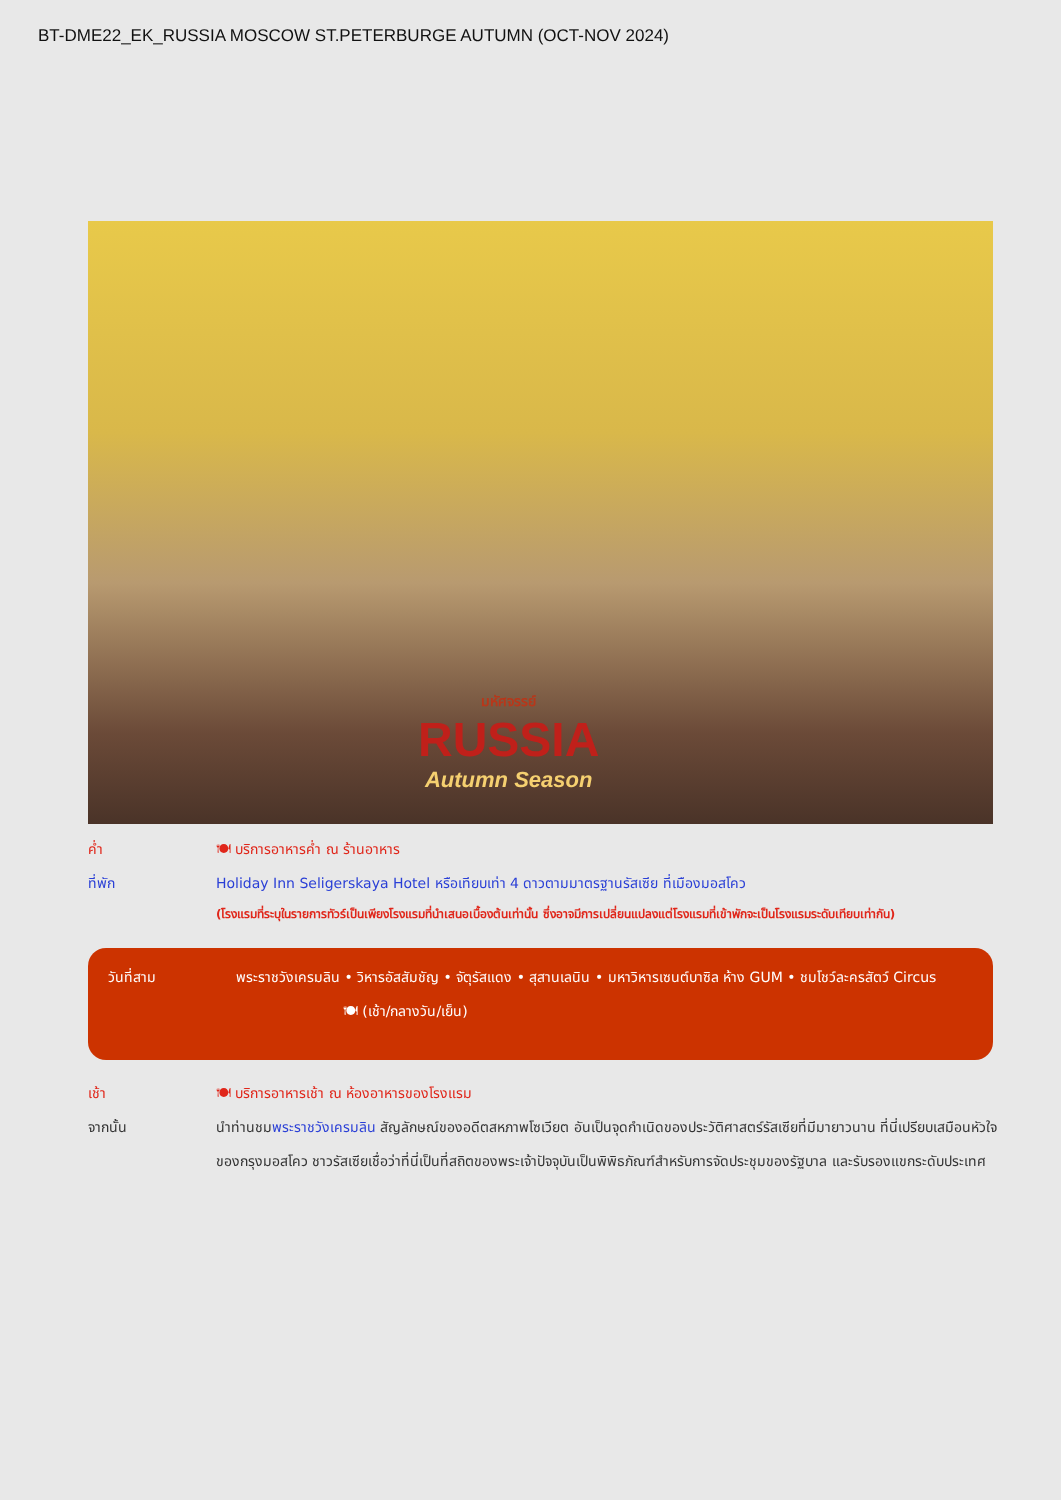BT-DME22_EK_RUSSIA MOSCOW ST.PETERBURGE AUTUMN (OCT-NOV 2024)
มหัศจรรย์
RUSSIA
Autumn Season
ค่ำ 🍽 บริการอาหารค่ำ ณ ร้านอาหาร
ที่พัก Holiday Inn Seligerskaya Hotel หรือเทียบเท่า 4 ดาวตามมาตรฐานรัสเซีย ที่เมืองมอสโคว
(โรงแรมที่ระบุในรายการทัวร์เป็นเพียงโรงแรมที่นำเสนอเบื้องต้นเท่านั้น ซึ่งอาจมีการเปลี่ยนแปลงแต่โรงแรมที่เข้าพักจะเป็นโรงแรมระดับเทียบเท่ากัน)
วันที่สาม พระราชวังเครมลิน • วิหารอัสสัมชัญ • จัตุรัสแดง • สุสานเลนิน • มหาวิหารเซนต์บาซิล ห้าง GUM • ชมโชว์ละครสัตว์ Circus 🍽 (เช้า/กลางวัน/เย็น)
เช้า 🍽 บริการอาหารเช้า ณ ห้องอาหารของโรงแรม
จากนั้น นำท่านชมพระราชวังเครมลิน สัญลักษณ์ของอดีตสหภาพโซเวียต อันเป็นจุดกำเนิดของประวัติศาสตร์รัสเซียที่มีมายาวนาน ที่นี่เปรียบเสมือนหัวใจของกรุงมอสโคว ชาวรัสเซียเชื่อว่าที่นี่เป็นที่สถิตของพระเจ้าปัจจุบันเป็นพิพิธภัณฑ์สำหรับการจัดประชุมของรัฐบาล และรับรองแขกระดับประเทศ